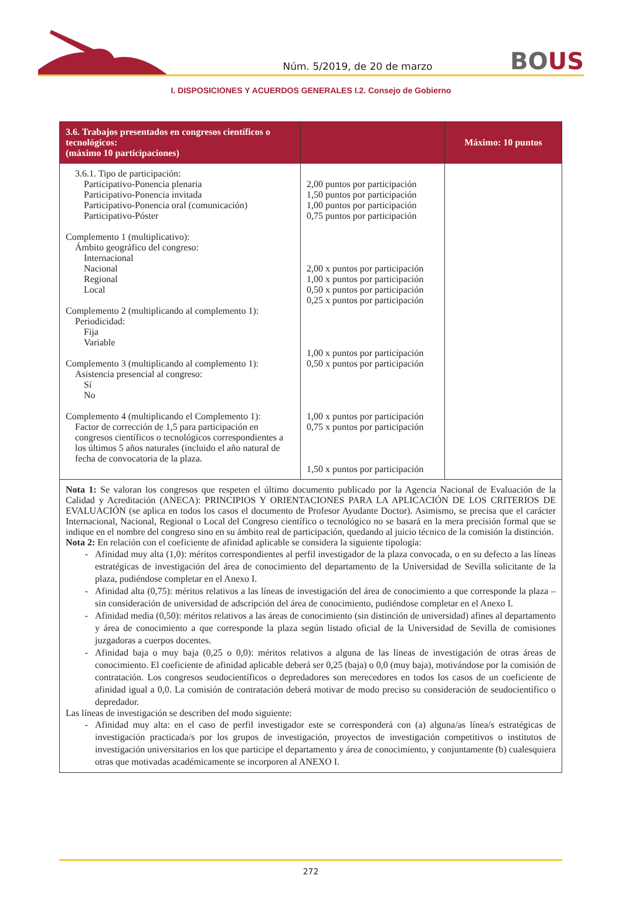Núm. 5/2019, de 20 de marzo
BOUS
I. DISPOSICIONES Y ACUERDOS GENERALES I.2. Consejo de Gobierno
| 3.6. Trabajos presentados en congresos científicos o tecnológicos: (máximo 10 participaciones) | | Máximo: 10 puntos |
| --- | --- | --- |
| 3.6.1. Tipo de participación: Participativo-Ponencia plenaria Participativo-Ponencia invitada Participativo-Ponencia oral (comunicación) Participativo-Póster Complemento 1 (multiplicativo): Ámbito geográfico del congreso: Internacional Nacional Regional Local Complemento 2 (multiplicando al complemento 1): Periodicidad: Fija Variable Complemento 3 (multiplicando al complemento 1): Asistencia presencial al congreso: Sí No Complemento 4 (multiplicando el Complemento 1): Factor de corrección de 1,5 para participación en congresos científicos o tecnológicos correspondientes a los últimos 5 años naturales (incluido el año natural de fecha de convocatoria de la plaza. | 2,00 puntos por participación 1,50 puntos por participación 1,00 puntos por participación 0,75 puntos por participación 2,00 x puntos por participación 1,00 x puntos por participación 0,50 x puntos por participación 0,25 x puntos por participación 1,00 x puntos por participación 0,50 x puntos por participación 1,00 x puntos por participación 0,75 x puntos por participación 1,50 x puntos por participación | |
| Nota 1: Se valoran los congresos que respeten el último documento publicado por la Agencia Nacional de Evaluación de la Calidad y Acreditación (ANECA): PRINCIPIOS Y ORIENTACIONES PARA LA APLICACIÓN DE LOS CRITERIOS DE EVALUACIÓN (se aplica en todos los casos el documento de Profesor Ayudante Doctor). Asimismo, se precisa que el carácter Internacional, Nacional, Regional o Local del Congreso científico o tecnológico no se basará en la mera precisión formal que se indique en el nombre del congreso sino en su ámbito real de participación, quedando al juicio técnico de la comisión la distinción. Nota 2: En relación con el coeficiente de afinidad aplicable se considera la siguiente tipología: Afinidad muy alta (1,0): méritos correspondientes al perfil investigador de la plaza convocada, o en su defecto a las líneas estratégicas de investigación del área de conocimiento del departamento de la Universidad de Sevilla solicitante de la plaza, pudiéndose completar en el Anexo I. Afinidad alta (0,75): méritos relativos a las líneas de investigación del área de conocimiento a que corresponde la plaza –sin consideración de universidad de adscripción del área de conocimiento, pudiéndose completar en el Anexo I. Afinidad media (0,50): méritos relativos a las áreas de conocimiento (sin distinción de universidad) afines al departamento y área de conocimiento a que corresponde la plaza según listado oficial de la Universidad de Sevilla de comisiones juzgadoras a cuerpos docentes. Afinidad baja o muy baja (0,25 o 0,0): méritos relativos a alguna de las líneas de investigación de otras áreas de conocimiento. El coeficiente de afinidad aplicable deberá ser 0,25 (baja) o 0,0 (muy baja), motivándose por la comisión de contratación. Los congresos seudocientíficos o depredadores son merecedores en todos los casos de un coeficiente de afinidad igual a 0,0. La comisión de contratación deberá motivar de modo preciso su consideración de seudocientífico o depredador. Las líneas de investigación se describen del modo siguiente: Afinidad muy alta: en el caso de perfil investigador este se corresponderá con (a) alguna/as línea/s estratégicas de investigación practicada/s por los grupos de investigación, proyectos de investigación competitivos o institutos de investigación universitarios en los que participe el departamento y área de conocimiento, y conjuntamente (b) cualesquiera otras que motivadas académicamente se incorporen al ANEXO I. | | |
272